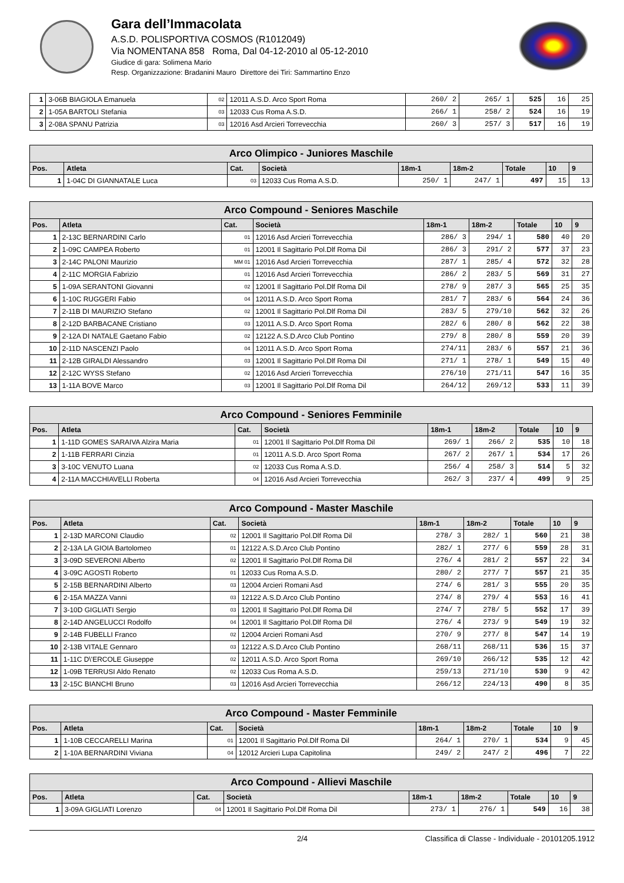Gara dell’Immacolata
A.S.D. POLISPORTIVA COSMOS (R1012049)
Via NOMENTANA 858 Roma, Dal 04-12-2010 al 05-12-2010
Giudice di gara: Solimena Mario
Resp. Organizzazione: Bradanini Mauro Direttore dei Tiri: Sammartino Enzo
| 1 | 3-06B BIAGIOLA Emanuela | 02 | 12011 A.S.D. Arco Sport Roma | 260/ 2 | 265/ 1 | 525 | 16 | 25 |
| 2 | 1-05A BARTOLI Stefania | 03 | 12033 Cus Roma A.S.D. | 266/ 1 | 258/ 2 | 524 | 16 | 19 |
| 3 | 2-08A SPANU Patrizia | 03 | 12016 Asd Arcieri Torrevecchia | 260/ 3 | 257/ 3 | 517 | 16 | 19 |
| Arco Olimpico - Juniores Maschile | | | | | | | | |
| Pos. | Atleta | Cat. | Società | 18m-1 | 18m-2 | Totale | 10 | 9 |
| 1 | 1-04C DI GIANNATALE Luca | 03 | 12033 Cus Roma A.S.D. | 250/ 1 | 247/ 1 | 497 | 15 | 13 |
| Arco Compound - Seniores Maschile | | | | | | | | |
| Pos. | Atleta | Cat. | Società | 18m-1 | 18m-2 | Totale | 10 | 9 |
| 1 | 2-13C BERNARDINI Carlo | 01 | 12016 Asd Arcieri Torrevecchia | 286/ 3 | 294/ 1 | 580 | 40 | 20 |
| 2 | 1-09C CAMPEA Roberto | 01 | 12001 Il Sagittario Pol.Dlf Roma Dil | 286/ 3 | 291/ 2 | 577 | 37 | 23 |
| 3 | 2-14C PALONI Maurizio | MM 01 | 12016 Asd Arcieri Torrevecchia | 287/ 1 | 285/ 4 | 572 | 32 | 28 |
| 4 | 2-11C MORGIA Fabrizio | 01 | 12016 Asd Arcieri Torrevecchia | 286/ 2 | 283/ 5 | 569 | 31 | 27 |
| 5 | 1-09A SERANTONI Giovanni | 02 | 12001 Il Sagittario Pol.Dlf Roma Dil | 278/ 9 | 287/ 3 | 565 | 25 | 35 |
| 6 | 1-10C RUGGERI Fabio | 04 | 12011 A.S.D. Arco Sport Roma | 281/ 7 | 283/ 6 | 564 | 24 | 36 |
| 7 | 2-11B DI MAURIZIO Stefano | 02 | 12001 Il Sagittario Pol.Dlf Roma Dil | 283/ 5 | 279/10 | 562 | 32 | 26 |
| 8 | 2-12D BARBACANE Cristiano | 03 | 12011 A.S.D. Arco Sport Roma | 282/ 6 | 280/ 8 | 562 | 22 | 38 |
| 9 | 2-12A DI NATALE Gaetano Fabio | 02 | 12122 A.S.D.Arco Club Pontino | 279/ 8 | 280/ 8 | 559 | 20 | 39 |
| 10 | 2-11D NASCENZI Paolo | 04 | 12011 A.S.D. Arco Sport Roma | 274/11 | 283/ 6 | 557 | 21 | 36 |
| 11 | 2-12B GIRALDI Alessandro | 03 | 12001 Il Sagittario Pol.Dlf Roma Dil | 271/ 1 | 278/ 1 | 549 | 15 | 40 |
| 12 | 2-12C WYSS Stefano | 02 | 12016 Asd Arcieri Torrevecchia | 276/10 | 271/11 | 547 | 16 | 35 |
| 13 | 1-11A BOVE Marco | 03 | 12001 Il Sagittario Pol.Dlf Roma Dil | 264/12 | 269/12 | 533 | 11 | 39 |
| Arco Compound - Seniores Femminile | | | | | | | | |
| Pos. | Atleta | Cat. | Società | 18m-1 | 18m-2 | Totale | 10 | 9 |
| 1 | 1-11D GOMES SARAIVA Alzira Maria | 01 | 12001 Il Sagittario Pol.Dlf Roma Dil | 269/ 1 | 266/ 2 | 535 | 10 | 18 |
| 2 | 1-11B FERRARI Cinzia | 01 | 12011 A.S.D. Arco Sport Roma | 267/ 2 | 267/ 1 | 534 | 17 | 26 |
| 3 | 3-10C VENUTO Luana | 02 | 12033 Cus Roma A.S.D. | 256/ 4 | 258/ 3 | 514 | 5 | 32 |
| 4 | 2-11A MACCHIAVELLI Roberta | 04 | 12016 Asd Arcieri Torrevecchia | 262/ 3 | 237/ 4 | 499 | 9 | 25 |
| Arco Compound - Master Maschile | | | | | | | | |
| Pos. | Atleta | Cat. | Società | 18m-1 | 18m-2 | Totale | 10 | 9 |
| 1 | 2-13D MARCONI Claudio | 02 | 12001 Il Sagittario Pol.Dlf Roma Dil | 278/ 3 | 282/ 1 | 560 | 21 | 38 |
| 2 | 2-13A LA GIOIA Bartolomeo | 01 | 12122 A.S.D.Arco Club Pontino | 282/ 1 | 277/ 6 | 559 | 28 | 31 |
| 3 | 3-09D SEVERONI Alberto | 02 | 12001 Il Sagittario Pol.Dlf Roma Dil | 276/ 4 | 281/ 2 | 557 | 22 | 34 |
| 4 | 3-09C AGOSTI Roberto | 01 | 12033 Cus Roma A.S.D. | 280/ 2 | 277/ 7 | 557 | 21 | 35 |
| 5 | 2-15B BERNARDINI Alberto | 03 | 12004 Arcieri Romani Asd | 274/ 6 | 281/ 3 | 555 | 20 | 35 |
| 6 | 2-15A MAZZA Vanni | 03 | 12122 A.S.D.Arco Club Pontino | 274/ 8 | 279/ 4 | 553 | 16 | 41 |
| 7 | 3-10D GIGLIATI Sergio | 03 | 12001 Il Sagittario Pol.Dlf Roma Dil | 274/ 7 | 278/ 5 | 552 | 17 | 39 |
| 8 | 2-14D ANGELUCCI Rodolfo | 04 | 12001 Il Sagittario Pol.Dlf Roma Dil | 276/ 4 | 273/ 9 | 549 | 19 | 32 |
| 9 | 2-14B FUBELLI Franco | 02 | 12004 Arcieri Romani Asd | 270/ 9 | 277/ 8 | 547 | 14 | 19 |
| 10 | 2-13B VITALE Gennaro | 03 | 12122 A.S.D.Arco Club Pontino | 268/11 | 268/11 | 536 | 15 | 37 |
| 11 | 1-11C D\'ERCOLE Giuseppe | 02 | 12011 A.S.D. Arco Sport Roma | 269/10 | 266/12 | 535 | 12 | 42 |
| 12 | 1-09B TERRUSI Aldo Renato | 02 | 12033 Cus Roma A.S.D. | 259/13 | 271/10 | 530 | 9 | 42 |
| 13 | 2-15C BIANCHI Bruno | 03 | 12016 Asd Arcieri Torrevecchia | 266/12 | 224/13 | 490 | 8 | 35 |
| Arco Compound - Master Femminile | | | | | | | | |
| Pos. | Atleta | Cat. | Società | 18m-1 | 18m-2 | Totale | 10 | 9 |
| 1 | 1-10B CECCARELLI Marina | 01 | 12001 Il Sagittario Pol.Dlf Roma Dil | 264/ 1 | 270/ 1 | 534 | 9 | 45 |
| 2 | 1-10A BERNARDINI Viviana | 04 | 12012 Arcieri Lupa Capitolina | 249/ 2 | 247/ 2 | 496 | 7 | 22 |
| Arco Compound - Allievi Maschile | | | | | | | | |
| Pos. | Atleta | Cat. | Società | 18m-1 | 18m-2 | Totale | 10 | 9 |
| 1 | 3-09A GIGLIATI Lorenzo | 04 | 12001 Il Sagittario Pol.Dlf Roma Dil | 273/ 1 | 276/ 1 | 549 | 16 | 38 |
2/4 Classifica di Classe - Individuale - 20101205.1912